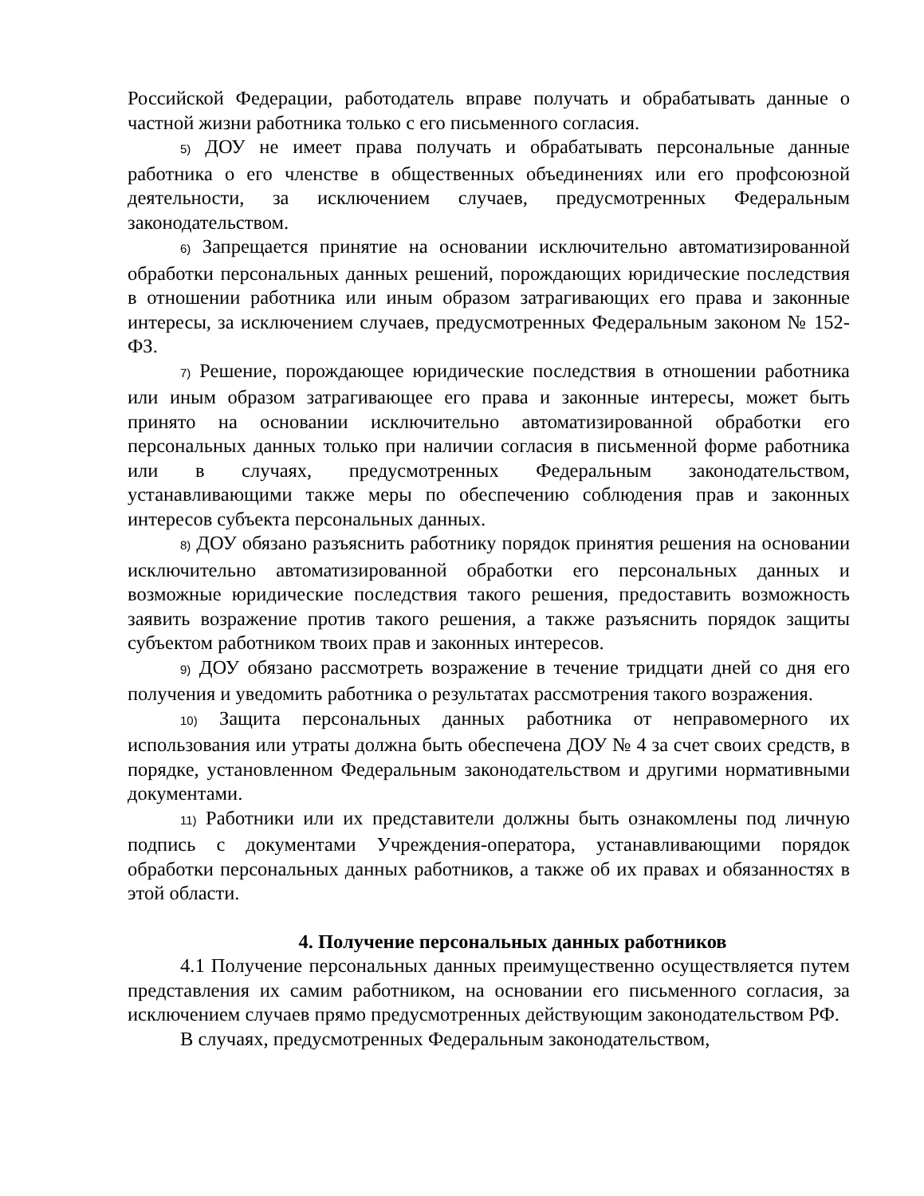Российской Федерации, работодатель вправе получать и обрабатывать данные о частной жизни работника только с его письменного согласия.
5) ДОУ не имеет права получать и обрабатывать персональные данные работника о его членстве в общественных объединениях или его профсоюзной деятельности, за исключением случаев, предусмотренных Федеральным законодательством.
6) Запрещается принятие на основании исключительно автоматизированной обработки персональных данных решений, порождающих юридические последствия в отношении работника или иным образом затрагивающих его права и законные интересы, за исключением случаев, предусмотренных Федеральным законом № 152-ФЗ.
7) Решение, порождающее юридические последствия в отношении работника или иным образом затрагивающее его права и законные интересы, может быть принято на основании исключительно автоматизированной обработки его персональных данных только при наличии согласия в письменной форме работника или в случаях, предусмотренных Федеральным законодательством, устанавливающими также меры по обеспечению соблюдения прав и законных интересов субъекта персональных данных.
8) ДОУ обязано разъяснить работнику порядок принятия решения на основании исключительно автоматизированной обработки его персональных данных и возможные юридические последствия такого решения, предоставить возможность заявить возражение против такого решения, а также разъяснить порядок защиты субъектом работником твоих прав и законных интересов.
9) ДОУ обязано рассмотреть возражение в течение тридцати дней со дня его получения и уведомить работника о результатах рассмотрения такого возражения.
10) Защита персональных данных работника от неправомерного их использования или утраты должна быть обеспечена ДОУ № 4 за счет своих средств, в порядке, установленном Федеральным законодательством и другими нормативными документами.
11) Работники или их представители должны быть ознакомлены под личную подпись с документами Учреждения-оператора, устанавливающими порядок обработки персональных данных работников, а также об их правах и обязанностях в этой области.
4. Получение персональных данных работников
4.1 Получение персональных данных преимущественно осуществляется путем представления их самим работником, на основании его письменного согласия, за исключением случаев прямо предусмотренных действующим законодательством РФ.
В случаях, предусмотренных Федеральным законодательством,